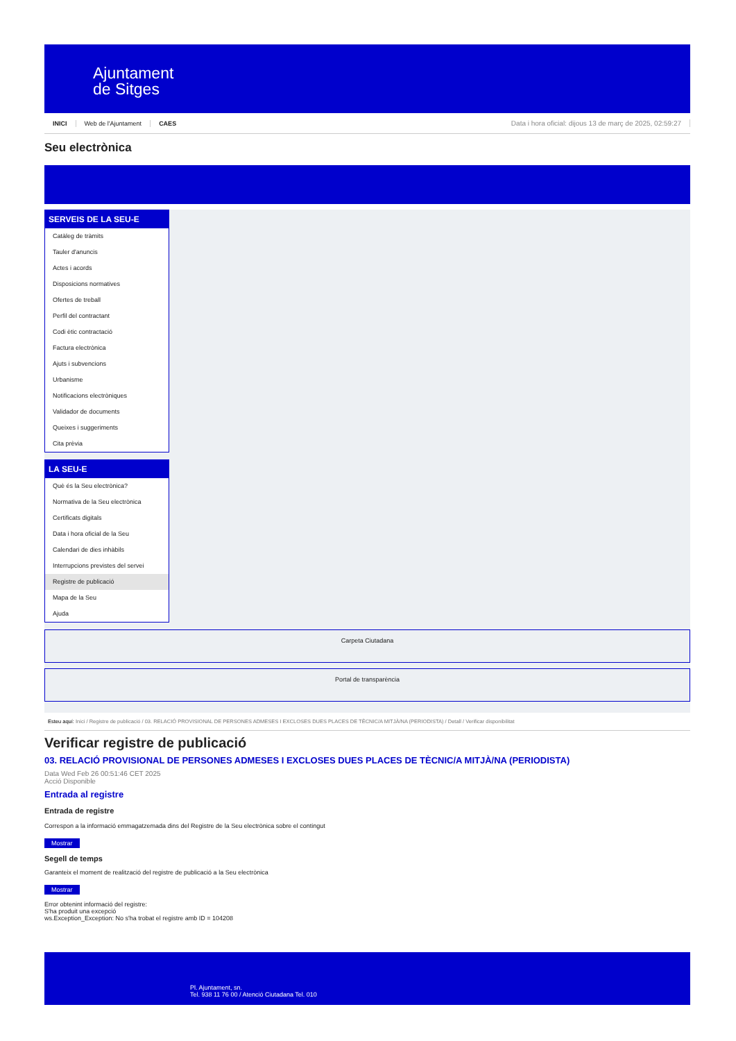Ajuntament
de Sitges
INICI Web de l'Ajuntament CAES Data i hora oficial: dijous 13 de març de 2025, 02:59:27
Seu electrònica
SERVEIS DE LA SEU-E
Catàleg de tràmits
Tauler d'anuncis
Actes i acords
Disposicions normatives
Ofertes de treball
Perfil del contractant
Codi ètic contractació
Factura electrònica
Ajuts i subvencions
Urbanisme
Notificacions electròniques
Validador de documents
Queixes i suggeriments
Cita prèvia
LA SEU-E
Què és la Seu electrònica?
Normativa de la Seu electrònica
Certificats digitals
Data i hora oficial de la Seu
Calendari de dies inhàbils
Interrupcions previstes del servei
Registre de publicació
Mapa de la Seu
Ajuda
Carpeta Ciutadana
Portal de transparència
Esteu aquí: Inici / Registre de publicació / 03. RELACIÓ PROVISIONAL DE PERSONES ADMESES I EXCLOSES DUES PLACES DE TÈCNIC/A MITJÀ/NA (PERIODISTA) / Detall / Verificar disponibilitat
Verificar registre de publicació
03. RELACIÓ PROVISIONAL DE PERSONES ADMESES I EXCLOSES DUES PLACES DE TÈCNIC/A MITJÀ/NA (PERIODISTA)
Data Wed Feb 26 00:51:46 CET 2025
Acció Disponible
Entrada al registre
Entrada de registre
Correspon a la informació emmagatzemada dins del Registre de la Seu electrònica sobre el contingut
Mostrar
Segell de temps
Garanteix el moment de realització del registre de publicació a la Seu electrònica
Mostrar
Error obtenint informació del registre:
S'ha produit una excepció
ws.Exception_Exception: No s'ha trobat el registre amb ID = 104208
Pl. Ajuntament, sn.
Tel. 938 11 76 00 / Atenció Ciutadana Tel. 010